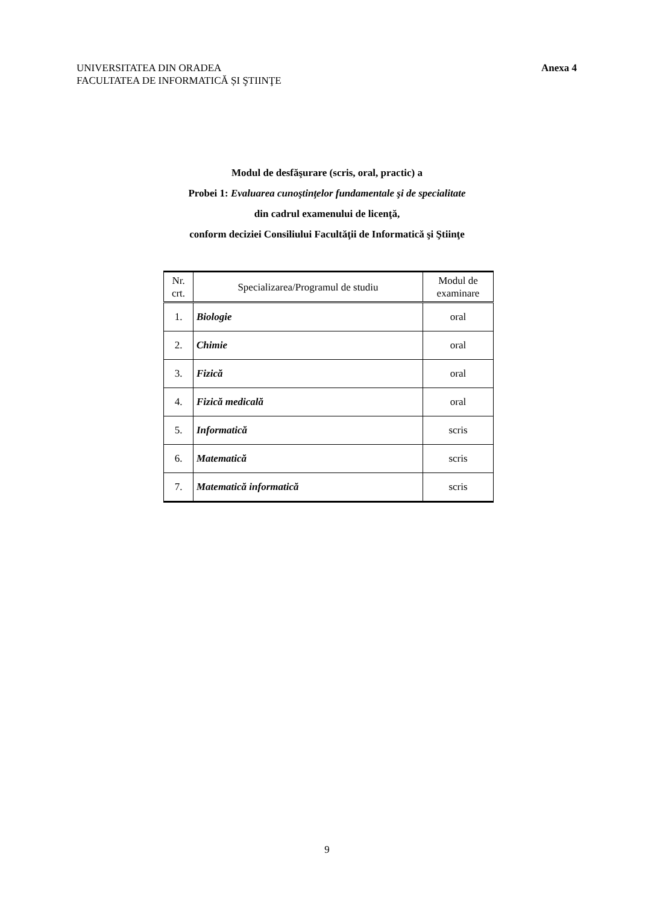UNIVERSITATEA DIN ORADEA
FACULTATEA DE INFORMATICĂ ȘI ŞTIINŢE
Anexa 4
Modul de desfăşurare (scris, oral, practic) a
Probei 1: Evaluarea cunoştinţelor fundamentale şi de specialitate
din cadrul examenului de licenţă,
conform deciziei Consiliului Facultăţii de Informatică şi Ştiinţe
| Nr. crt. | Specializarea/Programul de studiu | Modul de examinare |
| --- | --- | --- |
| 1. | Biologie | oral |
| 2. | Chimie | oral |
| 3. | Fizică | oral |
| 4. | Fizică medicală | oral |
| 5. | Informatică | scris |
| 6. | Matematică | scris |
| 7. | Matematică informatică | scris |
9